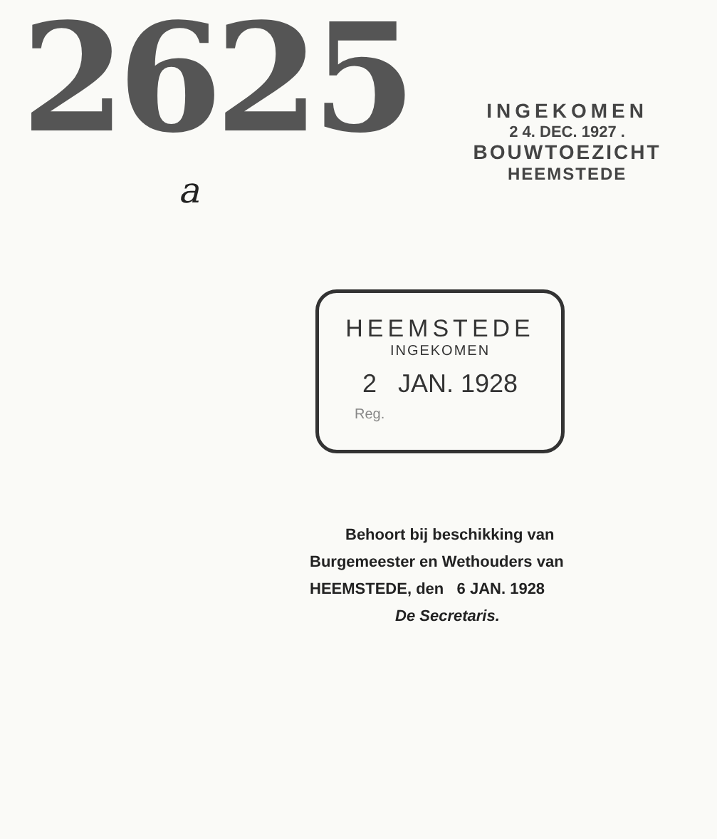2625
INGEKOMEN
2 4. DEC. 1927 .
BOUWTOEZICHT
HEEMSTEDE
a
HEEMSTEDE
INGEKOMEN
2 JAN. 1928
Reg.
Behoort bij beschikking van
Burgemeester en Wethouders van
HEEMSTEDE, den 6 JAN. 1928
De Secretaris.